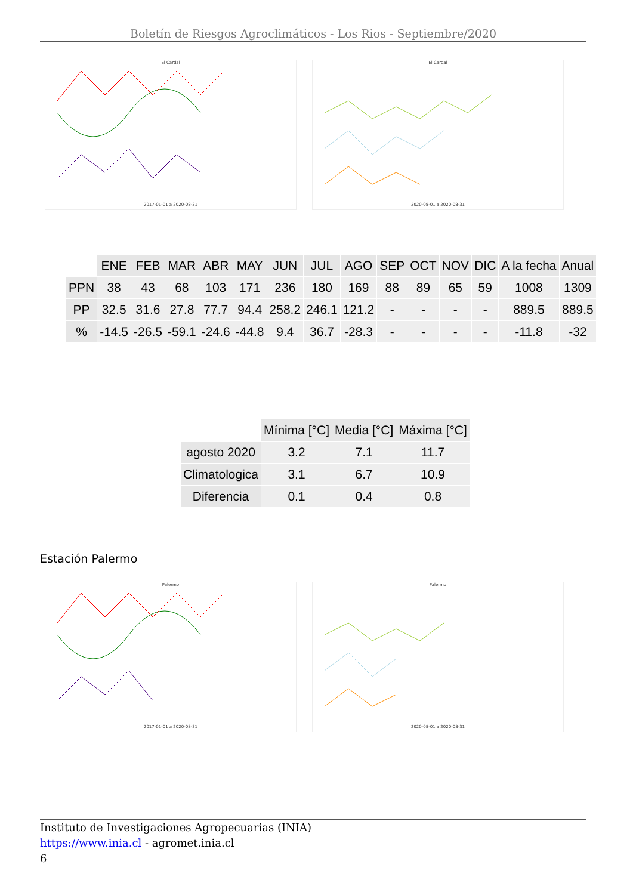Boletín de Riesgos Agroclimáticos - Los Rios - Septiembre/2020
El Cardal2017-01-01 a 2020-08-31 El Cardal2020-08-01 a 2020-08-31
| | ENE | FEB | MAR | ABR | MAY | JUN | JUL | AGO | SEP | OCT | NOV | DIC | A la fecha | Anual |
| --- | --- | --- | --- | --- | --- | --- | --- | --- | --- | --- | --- | --- | --- | --- |
| PPN | 38 | 43 | 68 | 103 | 171 | 236 | 180 | 169 | 88 | 89 | 65 | 59 | 1008 | 1309 |
| PP | 32.5 | 31.6 | 27.8 | 77.7 | 94.4 | 258.2 | 246.1 | 121.2 | - | - | - | - | 889.5 | 889.5 |
| % | -14.5 | -26.5 | -59.1 | -24.6 | -44.8 | 9.4 | 36.7 | -28.3 | - | - | - | - | -11.8 | -32 |
| | Mínima [°C] | Media [°C] | Máxima [°C] |
| --- | --- | --- | --- |
| agosto 2020 | 3.2 | 7.1 | 11.7 |
| Climatologica | 3.1 | 6.7 | 10.9 |
| Diferencia | 0.1 | 0.4 | 0.8 |
Estación Palermo
Palermo2017-01-01 a 2020-08-31 Palermo2020-08-01 a 2020-08-31
Instituto de Investigaciones Agropecuarias (INIA)
https://www.inia.cl - agromet.inia.cl
6